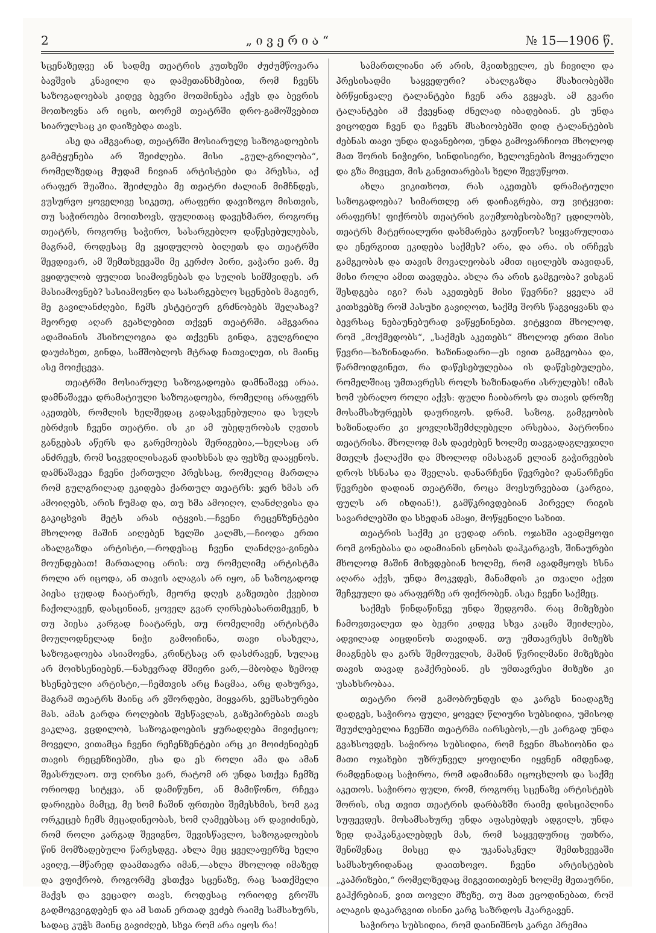2 „ ი ვ ე რ ი ა “№ 15—1906 წ.
სცენაზედვე ან სადმე თეატრის კუთხეში ძუძუმწოვარა ბავშვის კნავილი და დამეთანხმებით, რომ ჩვენს საზოგადოებას კიდევ ბევრი მოთმინება აქვს და ბევრის მოთხოვნა არ იცის, თორემ თეატრში დრო-გამოშვებით სიარულსაც კი დაიზებდა თავს.
ასე და ამგვარად, თეატრში მოსიარულე საზოგადოების გამტყუნება არ შეიძლება. მისი „გულ-გრილობა“, რომელზედაც მუდამ ჩივიან არტისტები და პრესსა, აქ არაფერ შუაშია. შეიძლება მე თეატრი ძალიან მიმჩნდეს, ვუსურვო ყოველივე სიკეთე, არაფერი დავიზოგო მისთვის, თუ საჭიროება მოითხოვს, ფულითაც დავეხმარო, როგორც თეატრს, როგორც საჭირო, სასარგებლო დაწესებულებას, მაგრამ, როდესაც მე ვყიდულობ ბილეთს და თეატრში შევდივარ, ამ შემთხვევაში მე კერძო პირი, ვაჭარი ვარ. მე ვყიდულობ ფულით სიამოვნებას და სულის სიმშვიდეს. არ მასიამოვნებ? სასიამოვნო და სასარგებლო სცენების მაგიერ, მე გავილანძღები, ჩემს ესტეტიურ გრძნობებს შელახავ? მეორედ აღარ გეახლებით თქვენ თეატრში. ამგვარია ადამიანის პსიხოლოგია და თქვენს გინდა, გულგრილი დაუძახეთ, გინდა, სამშობლოს მტრად ჩათვალეთ, ის მაინც ასე მოიქცევა.
თეატრში მოსიარულე საზოგადოება დამნაშავე არაა. დამნაშავეა დრამატიული საზოგადოება, რომელიც არაფერს აკეთებს, რომლის ხელშედაც გადასვენებულია და სულს ებრძვის ჩვენი თეატრი. ის კი ამ უბედურობას ღვთის განგებას აწერს და გარემოებას შერიგებია,—ხელსაც არ ანძრევს, რომ სიკვდილისაგან დაიხსნას და ფეხზე დააყენოს. დამნაშავეა ჩვენი ქართული პრესსაც, რომელიც მართლა რომ გულგრილად ეკიდება ქართულ თეატრს: ჯერ ხმას არ ამოიღებს, არის ჩუმად და, თუ ხმა ამოიღო, ლანძღვისა და გაკიცხვის მეტს არას იტყვის.—ჩვენი რეცენზენტები მხოლოდ მაშინ აიღებენ ხელში კალმს,—ჩიოდა ერთი ახალგაზდა არტისტი,—როდესაც ჩვენი ლანძღვა-გინება მოუნდებათ! მართალიც არის: თუ რომელიმე არტისტმა როლი არ იცოდა, ან თავის ალაგას არ იყო, ან საზოგადოდ პიესა ცუდად ჩაატარეს, მეორე დღეს გაზეთები ქვებით ჩაქოლავენ, დასცინიან, ყოველ გვარ ღირსებასართმევენ, ხ თუ პიესა კარგად ჩაატარეს, თუ რომელიმე არტისტმა მოულოდნელად ნიჭი გამოიჩინა, თავი ისახელა, საზოგადოება ასიამოვნა, კრინტსაც არ დასძრავენ, სულაც არ მოიხსენიებენ.—ნახევრად მშიერი ვარ,—მბობდა ზემოდ ხსენებული არტისტი,—ჩემთვის არც ჩაცმაა, არც დახურვა, მაგრამ თეატრს მაინც არ ვშორდები, მიყვარს, ვემსახურები მას. ამას გარდა როლების შესწავლას, გაზეპირებას თავს ვაკლავ, ვცდილობ, საზოგადოების ყურადღება მივიქციო; მოველი, ვითამცა ჩვენი რეჩენზენტები არც კი მოიძენიებენ თავის რეცენზიებში, ესა და ეს როლი ამა და ამან შეასრულაო. თუ ღირსი ვარ, რატომ არ უნდა სთქვა ჩემზე ორიოდე სიტყვა, ან დამიწუნო, ან მამიწონო, რჩევა დარიგება მამცე, მე ხომ ჩაშინ ფრთები შემესხმის, ხომ გავ ორკეცებ ჩემს მეცადინეობას, ხომ ღამეებსაც არ დავიძინებ, რომ როლი კარგად შევიგნო, შევისწავლო, საზოგადოების წინ მომზადებული წარვსდგე. ახლა მეც ყველაფერზე ხელი ავიღე,—მწარედ დაამთავრა იმან,—ახლა მხოლოდ იმაზედ და ვფიქრობ, როგორმე ვსთქვა სცენაზე, რაც სათქმელი მაქვს და ვეცადო თავს, როდესაც ორიოდე გროშს გადმოგვიგდებენ და ამ სთან ერთად ვეძებ რაიმე სამსახურს, სადაც კუჭს მაინც გავიძღებ, სხვა რომ არა იყოს რა!
სამართლიანი არ არის, მკითხველო, ეს ჩივილი და პრესისადმი საყვედური? ახალგაზდა მსახიობებში ბრწყინვალე ტალანტები ჩვენ არა გვყავს. ამ გვარი ტალანტები ამ ქვეყნად ძნელად იბადებიან. ეს უნდა ვიცოდეთ ჩვენ და ჩვენს მსახიობებში დიდ ტალანტების ძებნას თავი უნდა დავანებოთ, უნდა გამოვარჩიოთ მხოლოდ მათ შორის ნიჭიერი, სინდისიერი, ხელოვნების მოყვარული და გზა მივცეთ, მის განვითარებას ხელი შევუწყოთ.
ახლა ვიკითხოთ, რას აკეთებს დრამატიული საზოგადოება? სიმართლე არ დაიჩაგრება, თუ ვიტყვით: არაფერს! ფიქრობს თეატრის გაუმჯობესობაზე? ცდილობს, თეატრს მატერიალური დახმარება გაუწიოს? სიყვარულითა და ენერგიით ეკიდება საქმეს? არა, და არა. ის ირჩევს გამგეობას და თავის მოვალეობას ამით იცილებს თავიდან, მისი როლი ამით თავდება. ახლა რა არის გამგეობა? ვისგან შესდგება იგი? რას აკეთებენ მისი წევრნი? ყველა ამ კითხვებზე რომ პასუხი გავიღოთ, საქმე შორს წაგვიყვანს და ბევრსაც ნებაუნებურად ვაწყენინებთ. ვიტყვით მხოლოდ, რომ „მოქმედობს“, „საქმეს აკეთებს“ მხოლოდ ერთი მისი წევრი—ხაზინადარი. ხაზინადარი—ეს ივით გამგეობაა და, წარმოიდგინეთ, რა დაწესებულებაა ის დაწესებულება, რომელშიაც უმთავრესს როლს ხაზინადარი ასრულებს! იმას ხომ უბრალო როლი აქვს: ფული ჩაიბაროს და თავის დროზე მოსამსახურეებს დაურიგოს. დრამ. საზოგ. გამგეობის ხაზინადარი კი ყოვლისშემძლებელი არსებაა, პატრონია თეატრისა. მხოლოდ მას დაეძებენ ხოლმე თავგადაგლეჯილი მთელს ქალაქში და მხოლოდ იმასაგან ელიან გაჭირვების დროს ხსნასა და შველას. დანარჩენი წევრები? დანარჩენი წევრები დადიან თეატრში, როცა მოესურვებათ (კარგია, ფულს არ იხდიან!), გამწკრივდებიან პირველ რიგის სავარძლებში და სხედან ამაყი, მოწყენილი სახით.
თეატრის საქმე კი ცუდად არის. ოჯახში ავადმყოფი რომ გონებასა და ადამიანის ცნობას დაჰკარგავს, შინაურები მხოლოდ მაშინ მიხვდებიან ხოლმე, რომ ავადმყოფს ხსნა აღარა აქვს, უნდა მოკვდეს, მანამდის კი თვალი აქვთ შეჩვეული და არაფერზე არ ფიქრობენ. ასეა ჩვენი საქმეც.
საქმეს წინდაწინვე უნდა შედგომა. რაც მიზეზები ჩამოვთვალეთ და ბევრი კიდევ სხვა კაცმა შეიძლება, ადვილად აიცდინოს თავიდან. თუ უმთავრესს მიზეზს მიაგნებს და გარს შემოუვლის, მაშინ წვრილმანი მიზეზები თავის თავად გაჰქრებიან. ეს უმთავრესი მიზეზი კი უსახსრობაა.
თეატრი რომ გამობრუნდეს და კარგს ნიადაგზე დადგეს, საჭიროა ფული, ყოველ წლიური სუბსიდია, უმისოდ შეუძლებელია ჩვენში თეატრმა იარსებოს,—ეს კარგად უნდა გვახსოვდეს. საჭიროა სუბსიდია, რომ ჩვენი მსახიობნი და მათი ოჯახები უზრუნველ ყოფილნი იყვნენ იმდენად, რამდენადაც საჭიროა, რომ ადამიანმა იცოცხლოს და საქმე აკეთოს. საჭიროა ფული, რომ, როგორც სცენაზე არტისტებს შორის, ისე თვით თეატრის დარბაზში რაიმე დისციპლინა სუფევდეს. მოსამსახურე უნდა აფასებდეს ადგილს, უნდა ზედ დაჰკანკალებდეს მას, რომ საყვედურიც უთხრა, შენიშვნაც მისცე და უკანასკნელ შემთხვევაში სამსახურიდანაც დაითხოვო. ჩვენი არტისტების „კაპრიზები,“ რომელზედაც მიგვითითებენ ხოლმე მეთაურნი, გაჰქრებიან, ვით თოვლი მზეზე, თუ მათ ეცოდინებათ, რომ ალაგის დაკარგვით ისინი კარგ საზრდოს ჰკარგავენ.
საჭიროა სუბსიდია, რომ დაინიშნოს კარგი პრემია